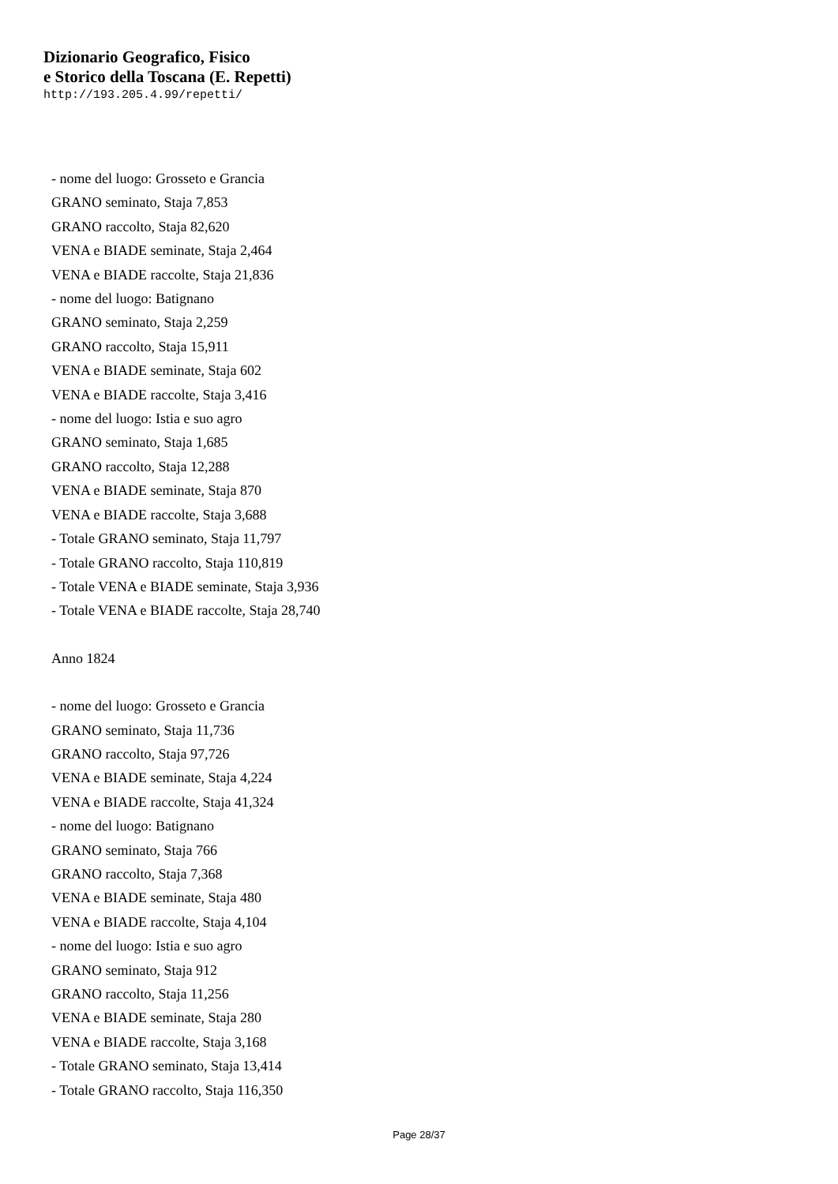Dizionario Geografico, Fisico
e Storico della Toscana (E. Repetti)
http://193.205.4.99/repetti/
- nome del luogo: Grosseto e Grancia
GRANO seminato, Staja 7,853
GRANO raccolto, Staja 82,620
VENA e BIADE seminate, Staja 2,464
VENA e BIADE raccolte, Staja 21,836
- nome del luogo: Batignano
GRANO seminato, Staja 2,259
GRANO raccolto, Staja 15,911
VENA e BIADE seminate, Staja 602
VENA e BIADE raccolte, Staja 3,416
- nome del luogo: Istia e suo agro
GRANO seminato, Staja 1,685
GRANO raccolto, Staja 12,288
VENA e BIADE seminate, Staja 870
VENA e BIADE raccolte, Staja 3,688
- Totale GRANO seminato, Staja 11,797
- Totale GRANO raccolto, Staja 110,819
- Totale VENA e BIADE seminate, Staja 3,936
- Totale VENA e BIADE raccolte, Staja 28,740
Anno 1824
- nome del luogo: Grosseto e Grancia
GRANO seminato, Staja 11,736
GRANO raccolto, Staja 97,726
VENA e BIADE seminate, Staja 4,224
VENA e BIADE raccolte, Staja 41,324
- nome del luogo: Batignano
GRANO seminato, Staja 766
GRANO raccolto, Staja 7,368
VENA e BIADE seminate, Staja 480
VENA e BIADE raccolte, Staja 4,104
- nome del luogo: Istia e suo agro
GRANO seminato, Staja 912
GRANO raccolto, Staja 11,256
VENA e BIADE seminate, Staja 280
VENA e BIADE raccolte, Staja 3,168
- Totale GRANO seminato, Staja 13,414
- Totale GRANO raccolto, Staja 116,350
Page 28/37